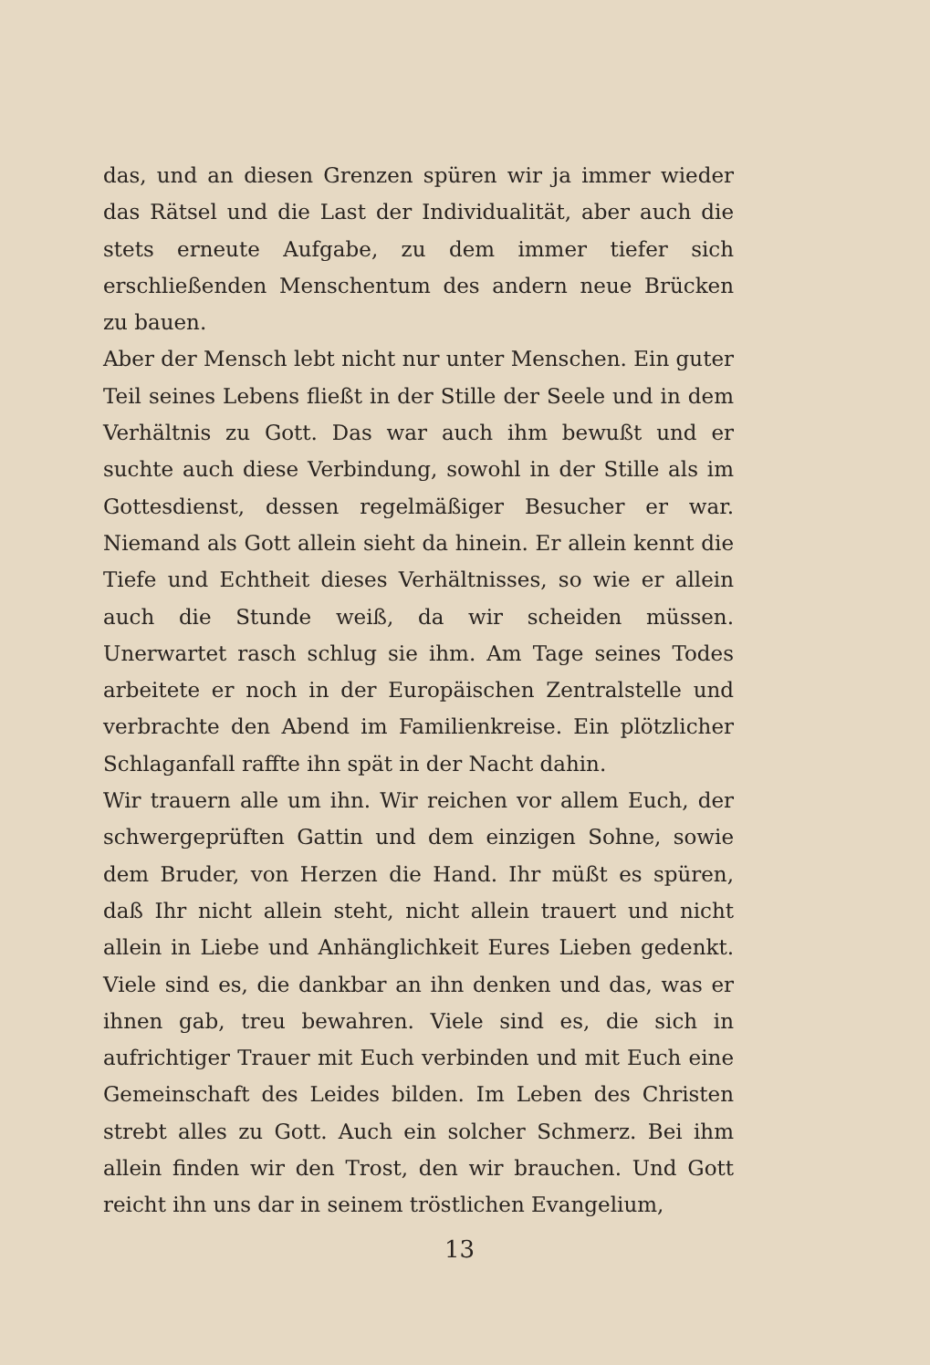das, und an diesen Grenzen spüren wir ja immer wieder das Rätsel und die Last der Individualität, aber auch die stets erneute Aufgabe, zu dem immer tiefer sich erschließenden Menschentum des andern neue Brücken zu bauen.
Aber der Mensch lebt nicht nur unter Menschen. Ein guter Teil seines Lebens fließt in der Stille der Seele und in dem Verhältnis zu Gott. Das war auch ihm bewußt und er suchte auch diese Verbindung, sowohl in der Stille als im Gottesdienst, dessen regelmäßiger Besucher er war. Niemand als Gott allein sieht da hinein. Er allein kennt die Tiefe und Echtheit dieses Verhältnisses, so wie er allein auch die Stunde weiß, da wir scheiden müssen. Unerwartet rasch schlug sie ihm. Am Tage seines Todes arbeitete er noch in der Europäischen Zentralstelle und verbrachte den Abend im Familienkreise. Ein plötzlicher Schlaganfall raffte ihn spät in der Nacht dahin.
Wir trauern alle um ihn. Wir reichen vor allem Euch, der schwergeprüften Gattin und dem einzigen Sohne, sowie dem Bruder, von Herzen die Hand. Ihr müßt es spüren, daß Ihr nicht allein steht, nicht allein trauert und nicht allein in Liebe und Anhänglichkeit Eures Lieben gedenkt. Viele sind es, die dankbar an ihn denken und das, was er ihnen gab, treu bewahren. Viele sind es, die sich in aufrichtiger Trauer mit Euch verbinden und mit Euch eine Gemeinschaft des Leides bilden. Im Leben des Christen strebt alles zu Gott. Auch ein solcher Schmerz. Bei ihm allein finden wir den Trost, den wir brauchen. Und Gott reicht ihn uns dar in seinem tröstlichen Evangelium,
13